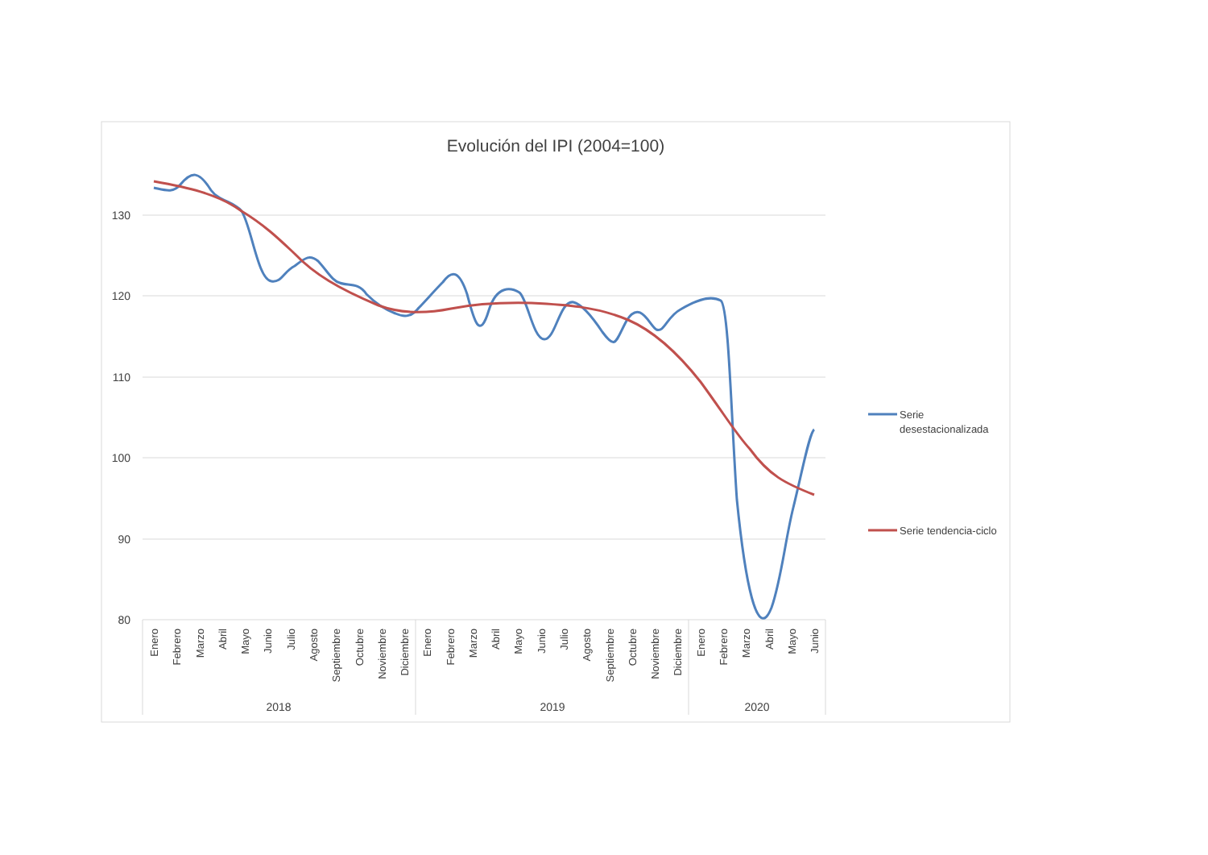Evolución del IPI (2004=100)
130
120
110
100
90
80
Enero
Febrero
Marzo
Abril
Mayo
Junio
Julio
Agosto
Septiembre
Octubre
Noviembre
Diciembre
Enero
Febrero
Marzo
Abril
Mayo
Junio
Julio
Agosto
Septiembre
Octubre
Noviembre
Diciembre
Enero
Febrero
Marzo
Abril
Mayo
Junio
2018
2019
2020
Serie
desestacionalizada
Serie tendencia-ciclo